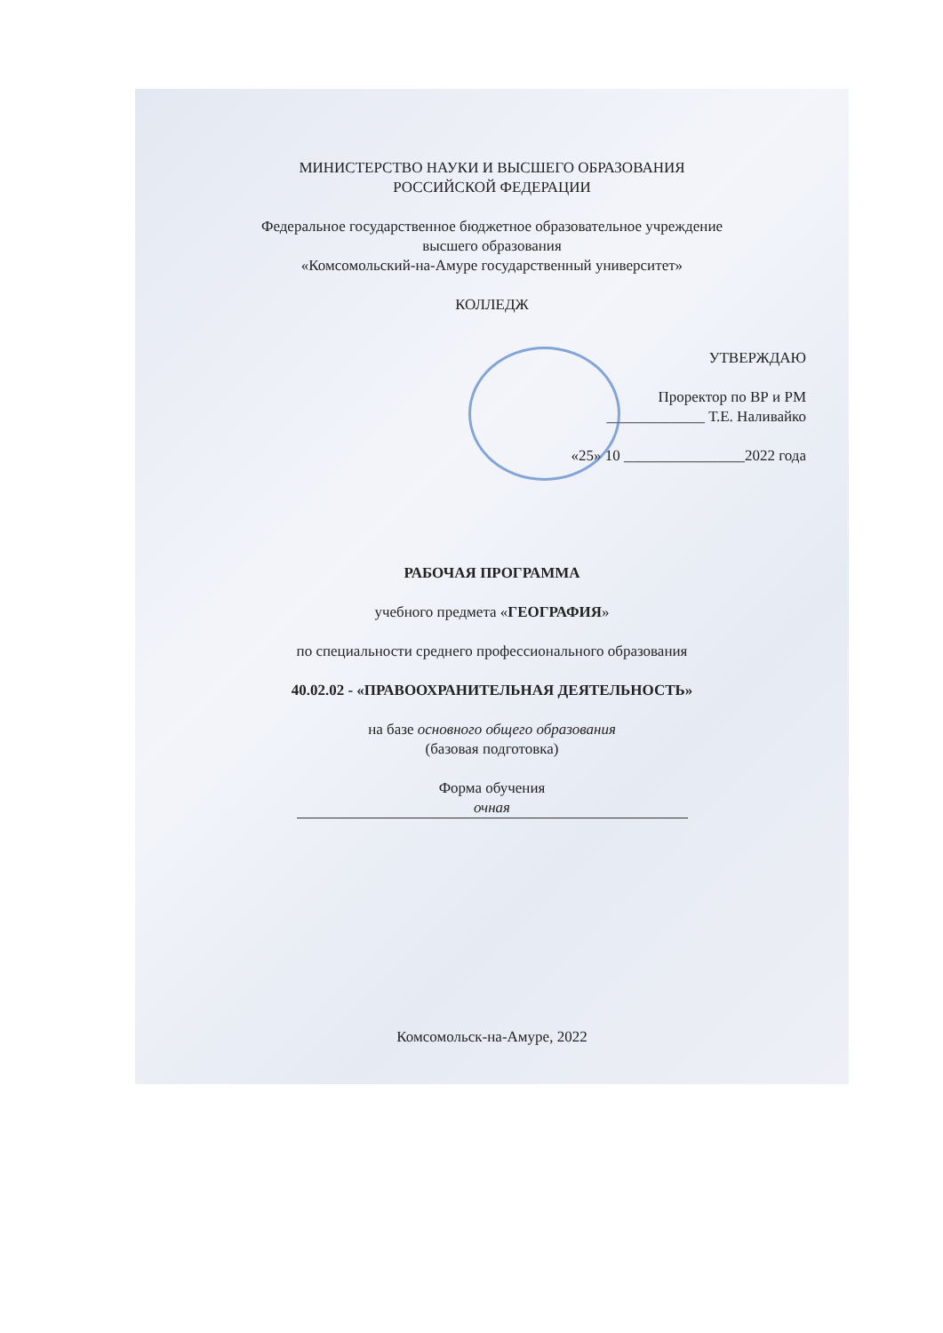МИНИСТЕРСТВО НАУКИ И ВЫСШЕГО ОБРАЗОВАНИЯ
РОССИЙСКОЙ ФЕДЕРАЦИИ
Федеральное государственное бюджетное образовательное учреждение
высшего образования
«Комсомольский-на-Амуре государственный университет»
КОЛЛЕДЖ
УТВЕРЖДАЮ
Проректор по ВР и РМ
_____________ Т.Е. Наливайко
«25» 10 ________________2022 года
РАБОЧАЯ ПРОГРАММА
учебного предмета «ГЕОГРАФИЯ»
по специальности среднего профессионального образования
40.02.02 - «ПРАВООХРАНИТЕЛЬНАЯ ДЕЯТЕЛЬНОСТЬ»
на базе основного общего образования
(базовая подготовка)
Форма обучения
очная
Комсомольск-на-Амуре, 2022